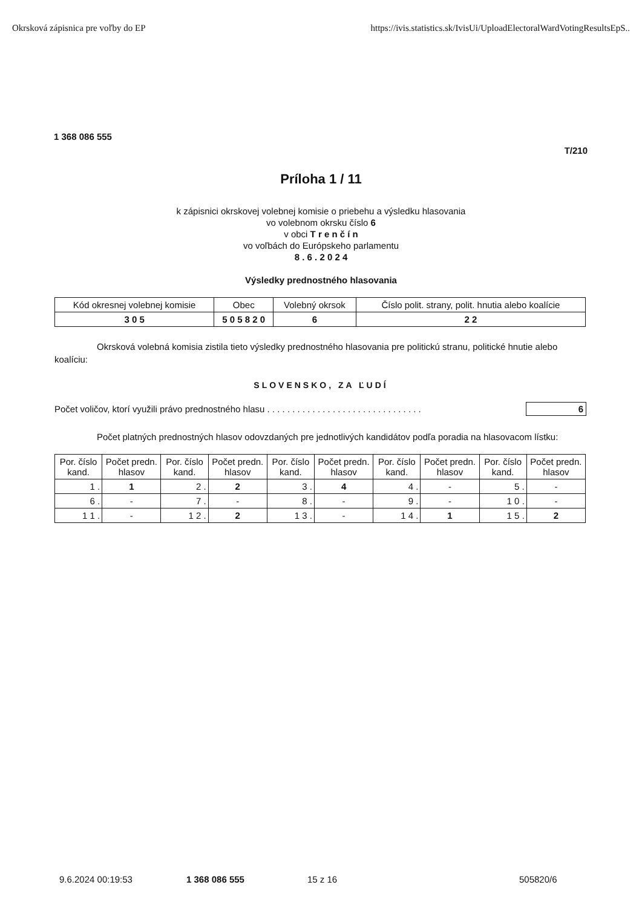Okrsková zápisnica pre voľby do EP https://ivis.statistics.sk/IvisUi/UploadElectoralWardVotingResultsEpS..
1 368 086 555
T/210
Príloha 1 / 11
k zápisnici okrskovej volebnej komisie o priebehu a výsledku hlasovania
vo volebnom okrsku číslo 6
v obci T r e n č í n
vo voľbách do Európskeho parlamentu
8 . 6 . 2 0 2 4
Výsledky prednostného hlasovania
| Kód okresnej volebnej komisie | Obec | Volebný okrsok | Číslo polit. strany, polit. hnutia alebo koalície |
| --- | --- | --- | --- |
| 3 0 5 | 5 0 5 8 2 0 | 6 | 2 2 |
Okrsková volebná komisia zistila tieto výsledky prednostného hlasovania pre politickú stranu, politické hnutie alebo koalíciu:
SLOVENSKO, ZA ĽUDÍ
Počet voličov, ktorí využili právo prednostného hlasu . . . . . . . . . . . . . . . . . . . . . . . . . . . . . . . 6
Počet platných prednostných hlasov odovzdaných pre jednotlivých kandidátov podľa poradia na hlasovacom lístku:
| Por. číslo kand. | Počet predn. hlasov | Por. číslo kand. | Počet predn. hlasov | Por. číslo kand. | Počet predn. hlasov | Por. číslo kand. | Počet predn. hlasov | Por. číslo kand. | Počet predn. hlasov |
| --- | --- | --- | --- | --- | --- | --- | --- | --- | --- |
| 1 . | 1 | 2 . | 2 | 3 . | 4 | 4 . | - | 5 . | - |
| 6 . | - | 7 . | - | 8 . | - | 9 . | - | 1 0 . | - |
| 1 1 . | - | 1 2 . | 2 | 1 3 . | - | 1 4 . | 1 | 1 5 . | 2 |
9.6.2024 00:19:53 1 368 086 555 15 z 16 505820/6